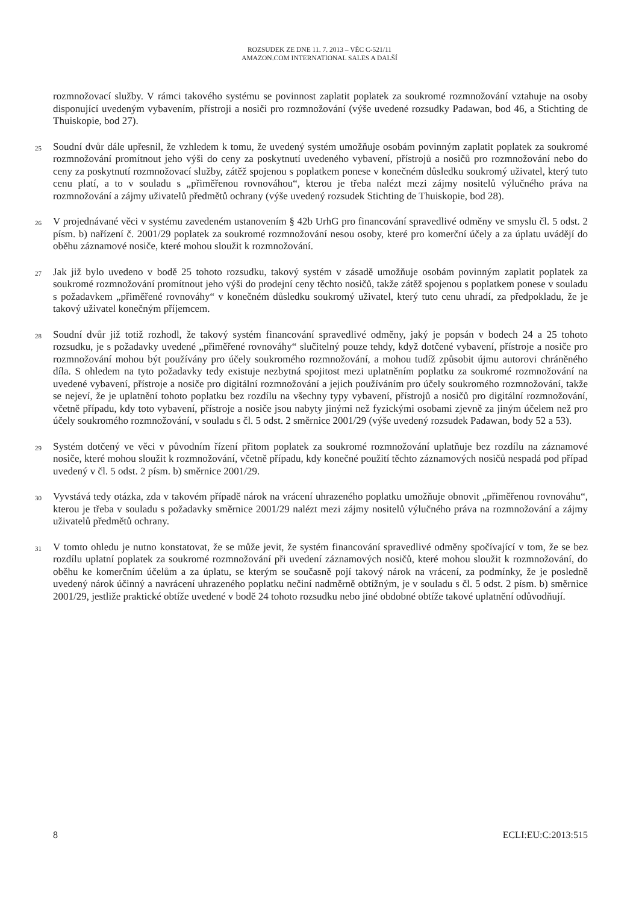ROZSUDEK ZE DNE 11. 7. 2013 – VĚC C-521/11
AMAZON.COM INTERNATIONAL SALES A DALŠÍ
rozmnožovací služby. V rámci takového systému se povinnost zaplatit poplatek za soukromé rozmnožování vztahuje na osoby disponující uvedeným vybavením, přístroji a nosiči pro rozmnožování (výše uvedené rozsudky Padawan, bod 46, a Stichting de Thuiskopie, bod 27).
25
Soudní dvůr dále upřesnil, že vzhledem k tomu, že uvedený systém umožňuje osobám povinným zaplatit poplatek za soukromé rozmnožování promítnout jeho výši do ceny za poskytnutí uvedeného vybavení, přístrojů a nosičů pro rozmnožování nebo do ceny za poskytnutí rozmnožovací služby, zátěž spojenou s poplatkem ponese v konečném důsledku soukromý uživatel, který tuto cenu platí, a to v souladu s „přiměřenou rovnováhou“, kterou je třeba nalézt mezi zájmy nositelů výlučného práva na rozmnožování a zájmy uživatelů předmětů ochrany (výše uvedený rozsudek Stichting de Thuiskopie, bod 28).
26
V projednávané věci v systému zavedeném ustanovením § 42b UrhG pro financování spravedlivé odměny ve smyslu čl. 5 odst. 2 písm. b) nařízení č. 2001/29 poplatek za soukromé rozmnožování nesou osoby, které pro komerční účely a za úplatu uvádějí do oběhu záznamové nosiče, které mohou sloužit k rozmnožování.
27
Jak již bylo uvedeno v bodě 25 tohoto rozsudku, takový systém v zásadě umožňuje osobám povinným zaplatit poplatek za soukromé rozmnožování promítnout jeho výši do prodejní ceny těchto nosičů, takže zátěž spojenou s poplatkem ponese v souladu s požadavkem „přiměřené rovnováhy“ v konečném důsledku soukromý uživatel, který tuto cenu uhradí, za předpokladu, že je takový uživatel konečným příjemcem.
28
Soudní dvůr již totiž rozhodl, že takový systém financování spravedlivé odměny, jaký je popsán v bodech 24 a 25 tohoto rozsudku, je s požadavky uvedené „přiměřené rovnováhy“ slučitelný pouze tehdy, když dotčené vybavení, přístroje a nosiče pro rozmnožování mohou být používány pro účely soukromého rozmnožování, a mohou tudíž způsobit újmu autorovi chráněného díla. S ohledem na tyto požadavky tedy existuje nezbytná spojitost mezi uplatněním poplatku za soukromé rozmnožování na uvedené vybavení, přístroje a nosiče pro digitální rozmnožování a jejich používáním pro účely soukromého rozmnožování, takže se nejeví, že je uplatnění tohoto poplatku bez rozdílu na všechny typy vybavení, přístrojů a nosičů pro digitální rozmnožování, včetně případu, kdy toto vybavení, přístroje a nosiče jsou nabyty jinými než fyzickými osobami zjevně za jiným účelem než pro účely soukromého rozmnožování, v souladu s čl. 5 odst. 2 směrnice 2001/29 (výše uvedený rozsudek Padawan, body 52 a 53).
29
Systém dotčený ve věci v původním řízení přitom poplatek za soukromé rozmnožování uplatňuje bez rozdílu na záznamové nosiče, které mohou sloužit k rozmnožování, včetně případu, kdy konečné použití těchto záznamových nosičů nespadá pod případ uvedený v čl. 5 odst. 2 písm. b) směrnice 2001/29.
30
Vyvstává tedy otázka, zda v takovém případě nárok na vrácení uhrazeného poplatku umožňuje obnovit „přiměřenou rovnováhu“, kterou je třeba v souladu s požadavky směrnice 2001/29 nalézt mezi zájmy nositelů výlučného práva na rozmnožování a zájmy uživatelů předmětů ochrany.
31
V tomto ohledu je nutno konstatovat, že se může jevit, že systém financování spravedlivé odměny spočívající v tom, že se bez rozdílu uplatní poplatek za soukromé rozmnožování při uvedení záznamových nosičů, které mohou sloužit k rozmnožování, do oběhu ke komerčním účelům a za úplatu, se kterým se současně pojí takový nárok na vrácení, za podmínky, že je posledně uvedený nárok účinný a navrácení uhrazeného poplatku nečiní nadměrně obtížným, je v souladu s čl. 5 odst. 2 písm. b) směrnice 2001/29, jestliže praktické obtíže uvedené v bodě 24 tohoto rozsudku nebo jiné obdobné obtíže takové uplatnění odůvodňují.
8 ECLI:EU:C:2013:515